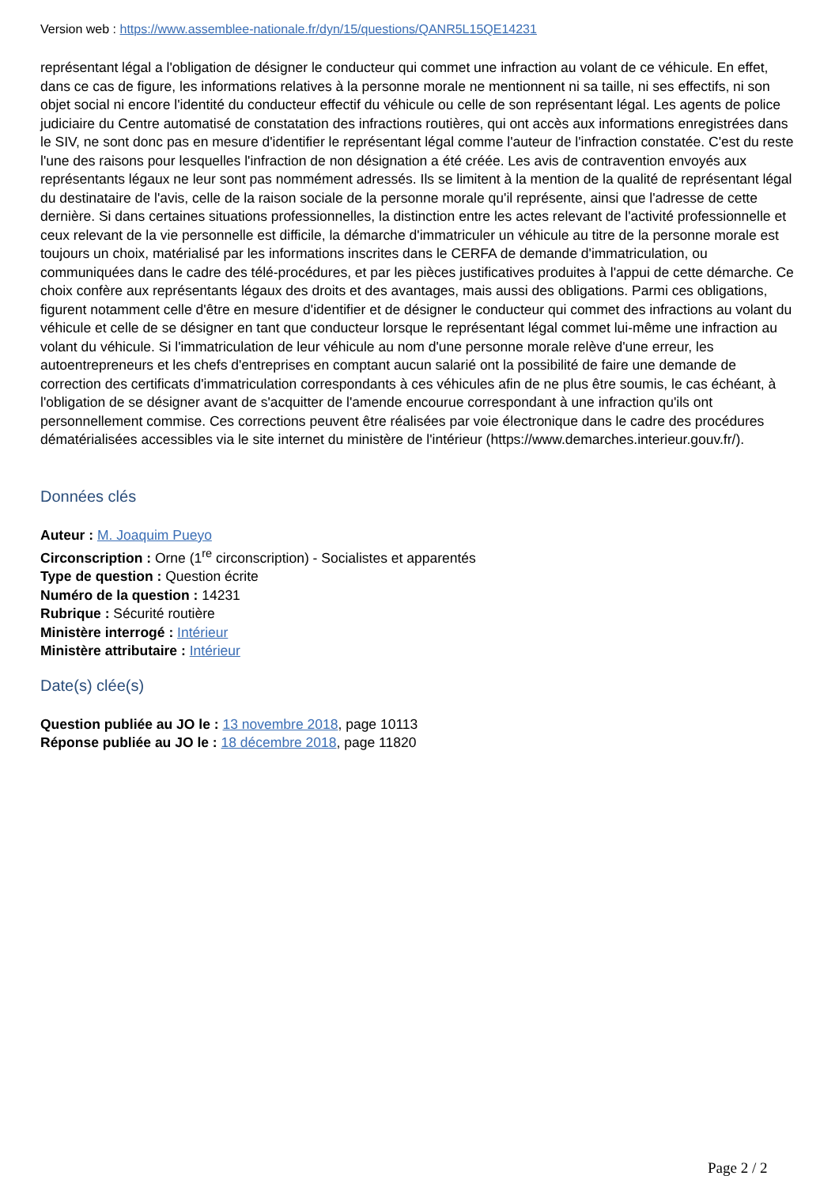Version web : https://www.assemblee-nationale.fr/dyn/15/questions/QANR5L15QE14231
représentant légal a l'obligation de désigner le conducteur qui commet une infraction au volant de ce véhicule. En effet, dans ce cas de figure, les informations relatives à la personne morale ne mentionnent ni sa taille, ni ses effectifs, ni son objet social ni encore l'identité du conducteur effectif du véhicule ou celle de son représentant légal. Les agents de police judiciaire du Centre automatisé de constatation des infractions routières, qui ont accès aux informations enregistrées dans le SIV, ne sont donc pas en mesure d'identifier le représentant légal comme l'auteur de l'infraction constatée. C'est du reste l'une des raisons pour lesquelles l'infraction de non désignation a été créée. Les avis de contravention envoyés aux représentants légaux ne leur sont pas nommément adressés. Ils se limitent à la mention de la qualité de représentant légal du destinataire de l'avis, celle de la raison sociale de la personne morale qu'il représente, ainsi que l'adresse de cette dernière. Si dans certaines situations professionnelles, la distinction entre les actes relevant de l'activité professionnelle et ceux relevant de la vie personnelle est difficile, la démarche d'immatriculer un véhicule au titre de la personne morale est toujours un choix, matérialisé par les informations inscrites dans le CERFA de demande d'immatriculation, ou communiquées dans le cadre des télé-procédures, et par les pièces justificatives produites à l'appui de cette démarche. Ce choix confère aux représentants légaux des droits et des avantages, mais aussi des obligations. Parmi ces obligations, figurent notamment celle d'être en mesure d'identifier et de désigner le conducteur qui commet des infractions au volant du véhicule et celle de se désigner en tant que conducteur lorsque le représentant légal commet lui-même une infraction au volant du véhicule. Si l'immatriculation de leur véhicule au nom d'une personne morale relève d'une erreur, les autoentrepreneurs et les chefs d'entreprises en comptant aucun salarié ont la possibilité de faire une demande de correction des certificats d'immatriculation correspondants à ces véhicules afin de ne plus être soumis, le cas échéant, à l'obligation de se désigner avant de s'acquitter de l'amende encourue correspondant à une infraction qu'ils ont personnellement commise. Ces corrections peuvent être réalisées par voie électronique dans le cadre des procédures dématérialisées accessibles via le site internet du ministère de l'intérieur (https://www.demarches.interieur.gouv.fr/).
Données clés
Auteur : M. Joaquim Pueyo
Circonscription : Orne (1<sup>re</sup> circonscription) - Socialistes et apparentés
Type de question : Question écrite
Numéro de la question : 14231
Rubrique : Sécurité routière
Ministère interrogé : Intérieur
Ministère attributaire : Intérieur
Date(s) clée(s)
Question publiée au JO le : 13 novembre 2018, page 10113
Réponse publiée au JO le : 18 décembre 2018, page 11820
Page 2 / 2